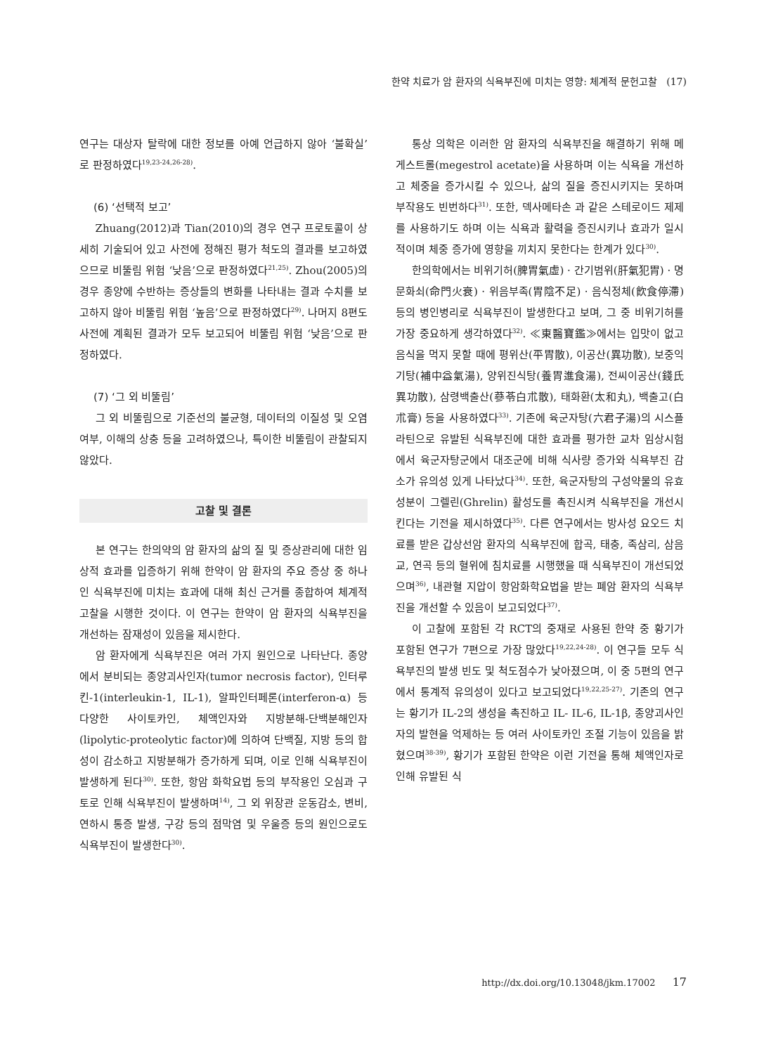한약 치료가 암 환자의 식욕부진에 미치는 영향: 체계적 문헌고찰 (17)
연구는 대상자 탈락에 대한 정보를 아예 언급하지 않아 ‘불확실’로 판정하였다<sup>19,23-24,26-28)</sup>.
(6) ‘선택적 보고’
Zhuang(2012)과 Tian(2010)의 경우 연구 프로토콜이 상세히 기술되어 있고 사전에 정해진 평가 척도의 결과를 보고하였으므로 비뚤림 위험 ‘낮음’으로 판정하였다<sup>21,25)</sup>. Zhou(2005)의 경우 종양에 수반하는 증상들의 변화를 나타내는 결과 수치를 보고하지 않아 비뚤림 위험 ‘높음’으로 판정하였다<sup>29)</sup>. 나머지 8편도 사전에 계획된 결과가 모두 보고되어 비뚤림 위험 ‘낮음’으로 판정하였다.
(7) ‘그 외 비뚤림’
그 외 비뚤림으로 기준선의 불균형, 데이터의 이질성 및 오염 여부, 이해의 상충 등을 고려하였으나, 특이한 비뚤림이 관찰되지 않았다.
고찰 및 결론
본 연구는 한의약의 암 환자의 삶의 질 및 증상관리에 대한 임상적 효과를 입증하기 위해 한약이 암 환자의 주요 증상 중 하나인 식욕부진에 미치는 효과에 대해 최신 근거를 종합하여 체계적 고찰을 시행한 것이다. 이 연구는 한약이 암 환자의 식욕부진을 개선하는 잠재성이 있음을 제시한다.
암 환자에게 식욕부진은 여러 가지 원인으로 나타난다. 종양에서 분비되는 종양괴사인자(tumor necrosis factor), 인터루킨-1(interleukin-1, IL-1), 알파인터페론(interferon-α) 등 다양한 사이토카인, 체액인자와 지방분해-단백분해인자(lipolytic-proteolytic factor)에 의하여 단백질, 지방 등의 합성이 감소하고 지방분해가 증가하게 되며, 이로 인해 식욕부진이 발생하게 된다<sup>30)</sup>. 또한, 항암 화학요법 등의 부작용인 오심과 구토로 인해 식욕부진이 발생하며<sup>14)</sup>, 그 외 위장관 운동감소, 변비, 연하시 통증 발생, 구강 등의 점막염 및 우울증 등의 원인으로도 식욕부진이 발생한다<sup>30)</sup>.
통상 의학은 이러한 암 환자의 식욕부진을 해결하기 위해 메게스트롤(megestrol acetate)을 사용하며 이는 식욕을 개선하고 체중을 증가시킬 수 있으나, 삶의 질을 증진시키지는 못하며 부작용도 빈번하다<sup>31)</sup>. 또한, 덱사메타손 과 같은 스테로이드 제제를 사용하기도 하며 이는 식욕과 활력을 증진시키나 효과가 일시적이며 체중 증가에 영향을 끼치지 못한다는 한계가 있다<sup>30)</sup>.
한의학에서는 비위기허(脾胃氣虛) · 간기범위(肝氣犯胃) · 명문화쇠(命門火衰) · 위음부족(胃陰不足) · 음식정체(飮食停滯) 등의 병인병리로 식욕부진이 발생한다고 보며, 그 중 비위기허를 가장 중요하게 생각하였다<sup>32)</sup>. ≪東醫寶鑑≫에서는 입맛이 없고 음식을 먹지 못할 때에 평위산(平胃散), 이공산(異功散), 보중익기탕(補中益氣湯), 양위진식탕(養胃進食湯), 전씨이공산(錢氏異功散), 삼령백출산(蔘苓白朮散), 태화환(太和丸), 백출고(白朮膏) 등을 사용하였다<sup>33)</sup>. 기존에 육군자탕(六君子湯)의 시스플라틴으로 유발된 식욕부진에 대한 효과를 평가한 교차 임상시험에서 육군자탕군에서 대조군에 비해 식사량 증가와 식욕부진 감소가 유의성 있게 나타났다<sup>34)</sup>. 또한, 육군자탕의 구성약물의 유효성분이 그렐린(Ghrelin) 활성도를 촉진시켜 식욕부진을 개선시킨다는 기전을 제시하였다<sup>35)</sup>. 다른 연구에서는 방사성 요오드 치료를 받은 갑상선암 환자의 식욕부진에 합곡, 태충, 족삼리, 삼음교, 연곡 등의 혈위에 침치료를 시행했을 때 식욕부진이 개선되었으며<sup>36)</sup>, 내관혈 지압이 항암화학요법을 받는 폐암 환자의 식욕부진을 개선할 수 있음이 보고되었다<sup>37)</sup>.
이 고찰에 포함된 각 RCT의 중재로 사용된 한약 중 황기가 포함된 연구가 7편으로 가장 많았다<sup>19,22,24-28)</sup>. 이 연구들 모두 식욕부진의 발생 빈도 및 척도점수가 낮아졌으며, 이 중 5편의 연구에서 통계적 유의성이 있다고 보고되었다<sup>19,22,25-27)</sup>. 기존의 연구는 황기가 IL-2의 생성을 촉진하고 IL- IL-6, IL-1β, 종양괴사인자의 발현을 억제하는 등 여러 사이토카인 조절 기능이 있음을 밝혔으며<sup>38-39)</sup>, 황기가 포함된 한약은 이런 기전을 통해 체액인자로 인해 유발된 식
http://dx.doi.org/10.13048/jkm.17002 17